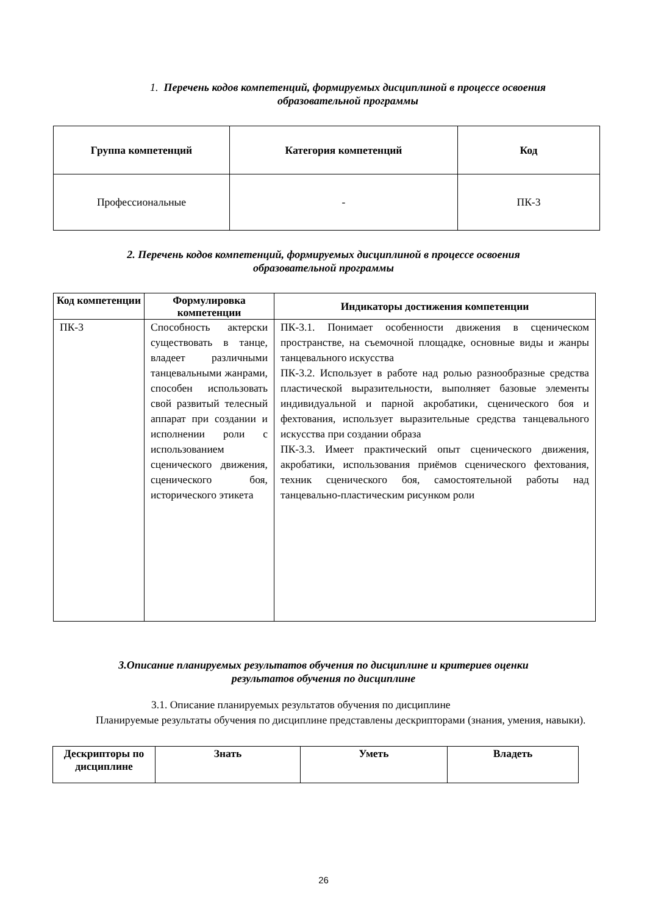1. Перечень кодов компетенций, формируемых дисциплиной в процессе освоения
образовательной программы
| Группа компетенций | Категория компетенций | Код |
| --- | --- | --- |
| Профессиональные | - | ПК-3 |
2. Перечень кодов компетенций, формируемых дисциплиной в процессе освоения
образовательной программы
| Код компетенции | Формулировка компетенции | Индикаторы достижения компетенции |
| --- | --- | --- |
| ПК-3 | Способность актерски существовать в танце, владеет различными танцевальными жанрами, способен использовать свой развитый телесный аппарат при создании и исполнении роли с использованием сценического движения, сценического боя, исторического этикета | ПК-3.1. Понимает особенности движения в сценическом пространстве, на съемочной площадке, основные виды и жанры танцевального искусства ПК-3.2. Использует в работе над ролью разнообразные средства пластической выразительности, выполняет базовые элементы индивидуальной и парной акробатики, сценического боя и фехтования, использует выразительные средства танцевального искусства при создании образа ПК-3.3. Имеет практический опыт сценического движения, акробатики, использования приёмов сценического фехтования, техник сценического боя, самостоятельной работы над танцевально-пластическим рисунком роли |
3.Описание планируемых результатов обучения по дисциплине и критериев оценки
результатов обучения по дисциплине
3.1. Описание планируемых результатов обучения по дисциплине
Планируемые результаты обучения по дисциплине представлены дескрипторами (знания, умения, навыки).
| Дескрипторы по дисциплине | Знать | Уметь | Владеть |
| --- | --- | --- | --- |
26